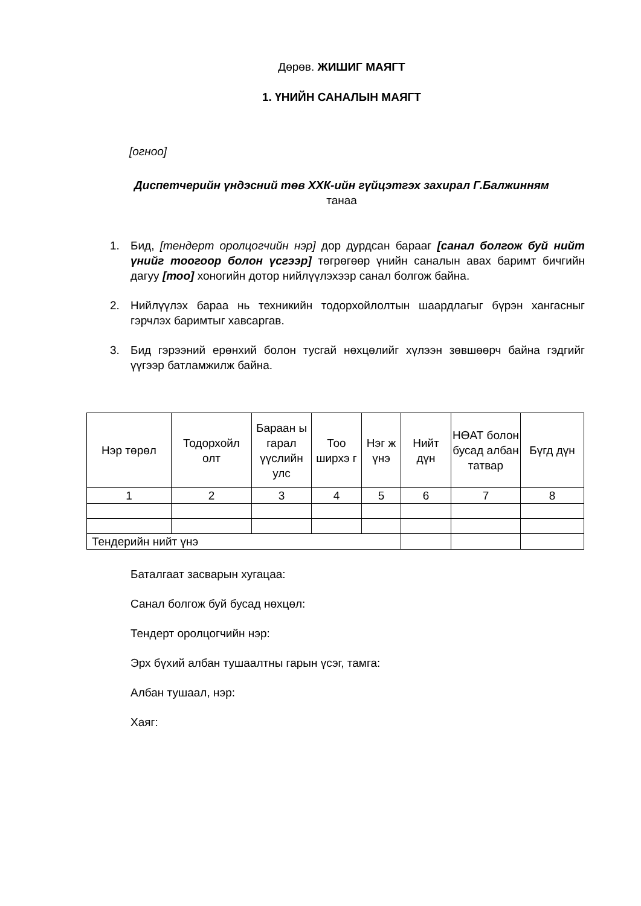Дөрөв. ЖИШИГ МАЯГТ
1. ҮНИЙН САНАЛЫН МАЯГТ
[огноо]
Диспетчерийн үндэсний төв ХХК-ийн гүйцэтгэх захирал Г.Балжинням
танаа
1. Бид, [тендерт оролцогчийн нэр] дор дурдсан барааг [санал болгож буй нийт үнийг тоогоор болон үсгээр] төгрөгөөр үнийн саналын авах баримт бичгийн дагуу [тоо] хоногийн дотор нийлүүлэхээр санал болгож байна.
2. Нийлүүлэх бараа нь техникийн тодорхойлолтын шаардлагыг бүрэн хангасныг гэрчлэх баримтыг хавсаргав.
3. Бид гэрээний ерөнхий болон тусгай нөхцөлийг хүлээн зөвшөөрч байна гэдгийг үүгээр батламжилж байна.
| Нэр төрөл | Тодорхойл олт | Бараан ы гарал үүслийн улс | Тоо ширхэ г | Нэг ж үнэ | Нийт дүн | НӨАТ болон бусад албан татвар | Бүгд дүн |
| 1 | 2 | 3 | 4 | 5 | 6 | 7 | 8 |
| Тендерийн нийт үнэ | | | | | | | |
Баталгаат засварын хугацаа:
Санал болгож буй бусад нөхцөл:
Тендерт оролцогчийн нэр:
Эрх бүхий албан тушаалтны гарын үсэг, тамга:
Албан тушаал, нэр:
Хаяг: